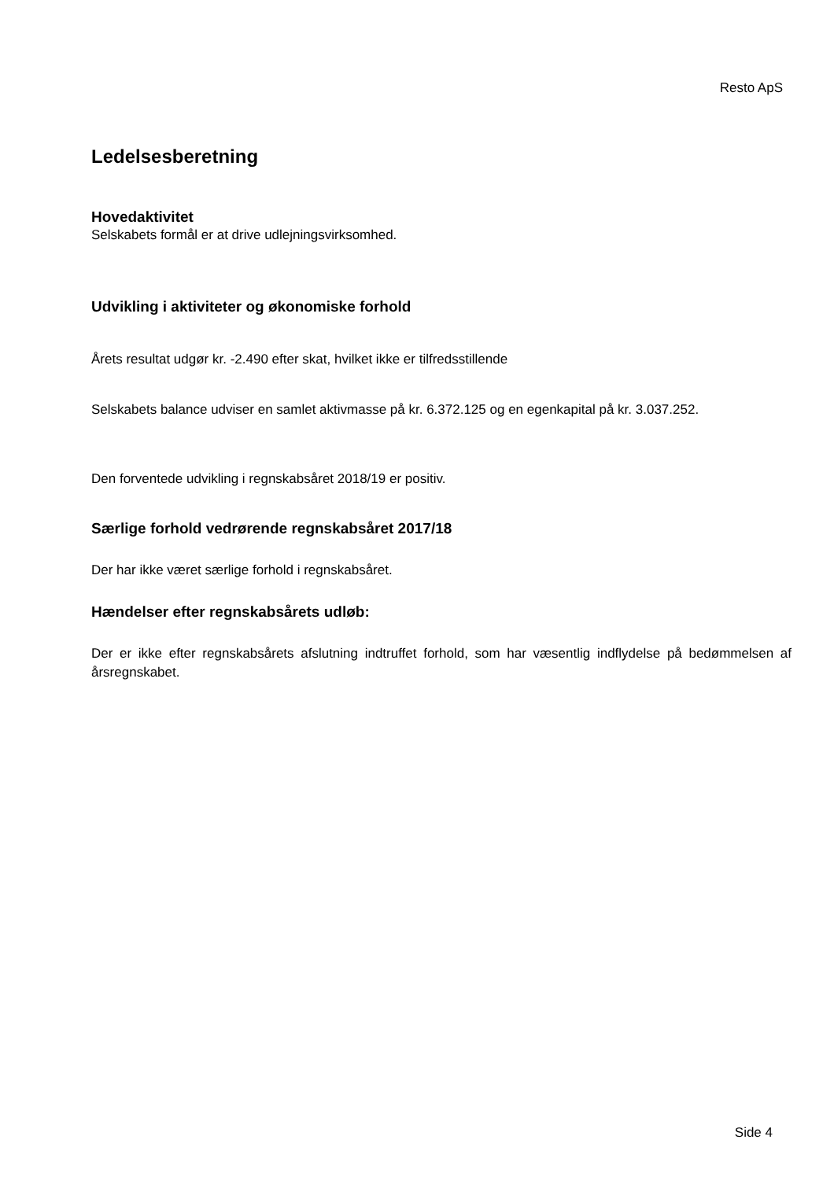Resto ApS
Ledelsesberetning
Hovedaktivitet
Selskabets formål er at drive udlejningsvirksomhed.
Udvikling i aktiviteter og økonomiske forhold
Årets resultat udgør kr. -2.490 efter skat, hvilket ikke er tilfredsstillende
Selskabets balance udviser en samlet aktivmasse på kr. 6.372.125 og en egenkapital på kr. 3.037.252.
Den forventede udvikling i regnskabsåret 2018/19 er positiv.
Særlige forhold vedrørende regnskabsåret 2017/18
Der har ikke været særlige forhold i regnskabsåret.
Hændelser efter regnskabsårets udløb:
Der er ikke efter regnskabsårets afslutning indtruffet forhold, som har væsentlig indflydelse på bedømmelsen af årsregnskabet.
Side 4